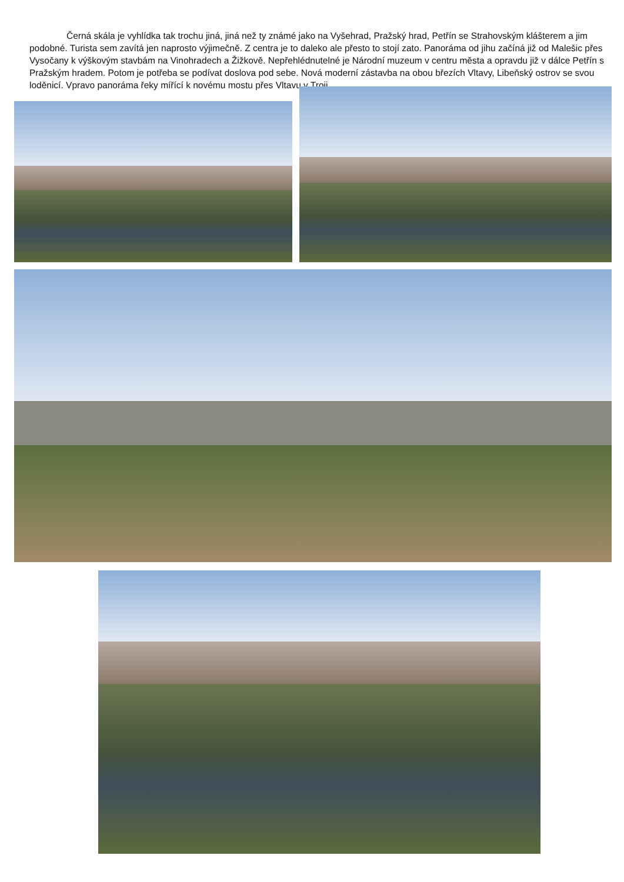Černá skála je vyhlídka tak trochu jiná, jiná než ty známé jako na Vyšehrad, Pražský hrad, Petřín se Strahovským klášterem a jim podobné. Turista sem zavítá jen naprosto výjimečně. Z centra je to daleko ale přesto to stojí zato. Panoráma od jihu začíná již od Malešic přes Vysočany k výškovým stavbám na Vinohradech a Žižkově. Nepřehlédnutelné je Národní muzeum v centru města a opravdu již v dálce Petřín s Pražským hradem. Potom je potřeba se podívat doslova pod sebe. Nová moderní zástavba na obou březích Vltavy, Libeňský ostrov se svou loděnicí. Vpravo panoráma řeky mířící k novému mostu přes Vltavu v Troji.